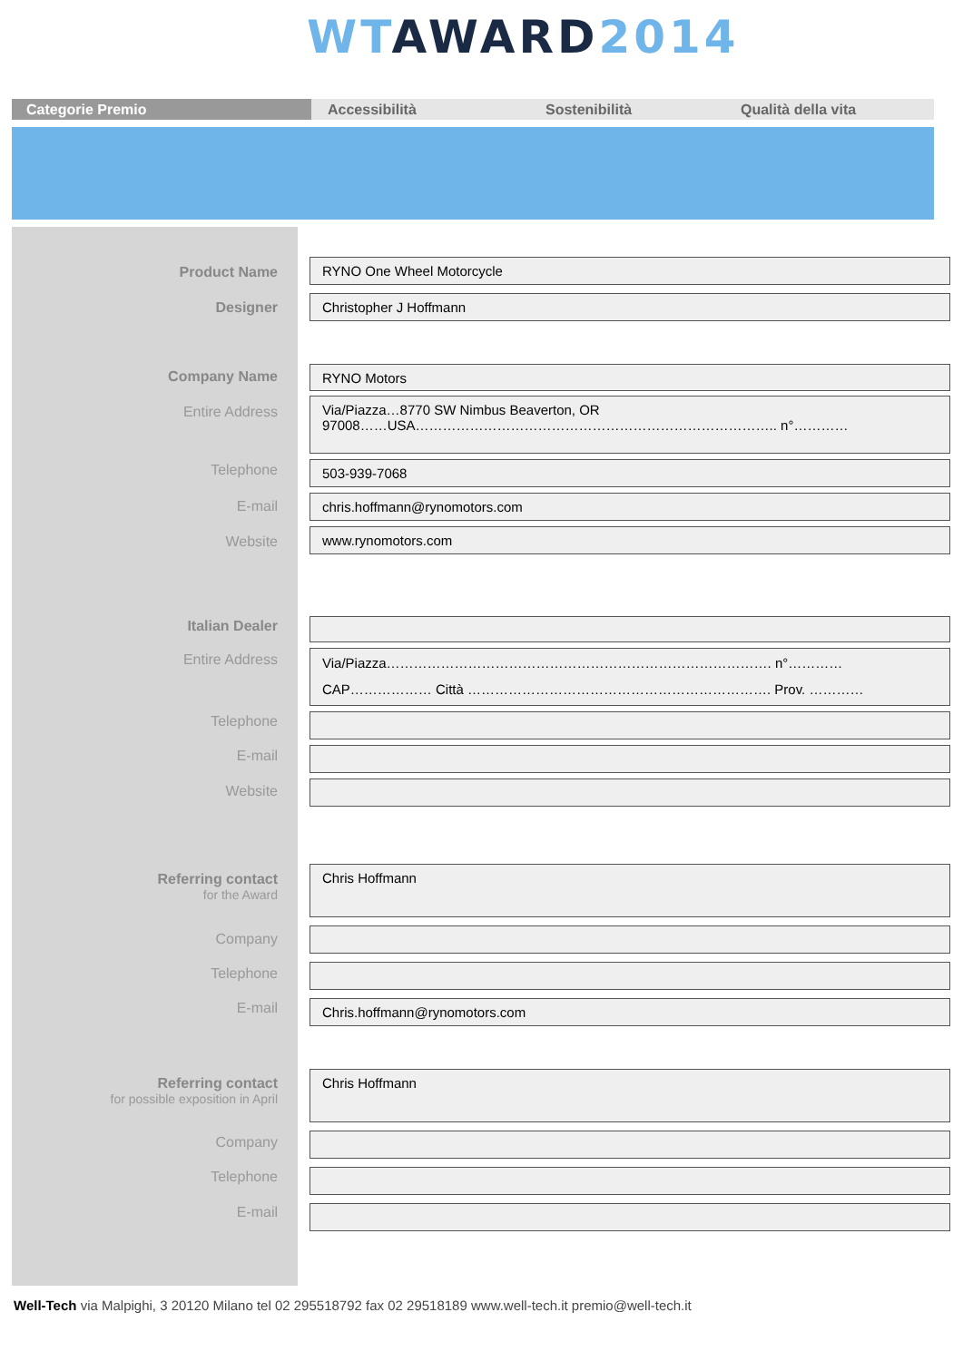WT AWARD 2014
Categorie Premio Accessibilità Sostenibilità Qualità della vita
Product Name RYNO One Wheel Motorcycle
Designer Christopher J Hoffmann
Company Name RYNO Motors
Entire Address
Via/Piazza…8770 SW Nimbus Beaverton, OR
97008……USA…………………………………………………………………….. n°…………
Telephone 503-939-7068
E-mail chris.hoffmann@rynomotors.com
Website www.rynomotors.com
Italian Dealer
Entire Address
Via/Piazza…………………………………………………………………………. n°…………
CAP……………… Città …………………………………………………………. Prov. …………
Telephone
E-mail
Website
Referring contact
for the Award
Chris Hoffmann
Company
Telephone
E-mail Chris.hoffmann@rynomotors.com
Referring contact
for possible exposition in April
Chris Hoffmann
Company
Telephone
E-mail
Well-Tech via Malpighi, 3 20120 Milano tel 02 295518792 fax 02 29518189 www.well-tech.it premio@well-tech.it